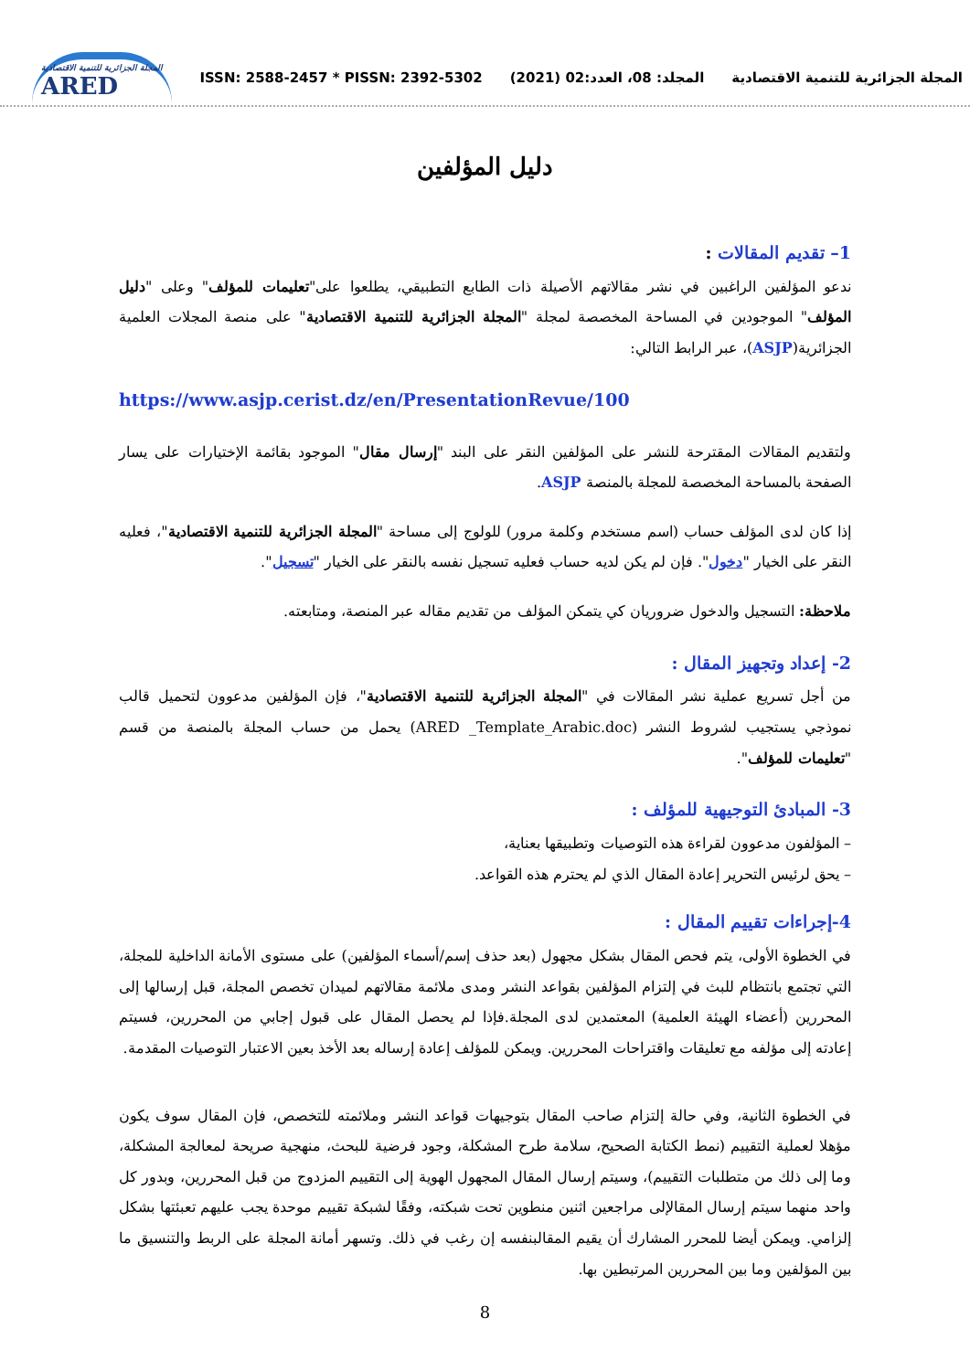المجلة الجزائرية للتنمية الاقتصادية
ARED
ISSN: 2588-2457 * PISSN: 2392-5302
المجلد: 08، العدد:02 (2021)
المجلة الجزائرية للتنمية الاقتصادية
دليل المؤلفين
1– تقديم المقالات :
ندعو المؤلفين الراغبين في نشر مقالاتهم الأصيلة ذات الطابع التطبيقي، يطلعوا على"تعليمات للمؤلف" وعلى "دليل المؤلف" الموجودين في المساحة المخصصة لمجلة "المجلة الجزائرية للتنمية الاقتصادية" على منصة المجلات العلمية الجزائرية(ASJP)، عبر الرابط التالي:
https://www.asjp.cerist.dz/en/PresentationRevue/100
ولتقديم المقالات المقترحة للنشر على المؤلفين النقر على البند "إرسال مقال" الموجود بقائمة الإختيارات على يسار الصفحة بالمساحة المخصصة للمجلة بالمنصة ASJP.
إذا كان لدى المؤلف حساب (اسم مستخدم وكلمة مرور) للولوج إلى مساحة "المجلة الجزائرية للتنمية الاقتصادية"، فعليه النقر على الخيار "دخول". فإن لم يكن لديه حساب فعليه تسجيل نفسه بالنقر على الخيار "تسجيل".
ملاحظة: التسجيل والدخول ضروريان كي يتمكن المؤلف من تقديم مقاله عبر المنصة، ومتابعته.
2- إعداد وتجهيز المقال :
من أجل تسريع عملية نشر المقالات في "المجلة الجزائرية للتنمية الاقتصادية"، فإن المؤلفين مدعوون لتحميل قالب نموذجي يستجيب لشروط النشر (ARED _Template_Arabic.doc) يحمل من حساب المجلة بالمنصة من قسم "تعليمات للمؤلف".
3- المبادئ التوجيهية للمؤلف :
– المؤلفون مدعوون لقراءة هذه التوصيات وتطبيقها بعناية،
– يحق لرئيس التحرير إعادة المقال الذي لم يحترم هذه القواعد.
4-إجراءات تقييم المقال :
في الخطوة الأولى، يتم فحص المقال بشكل مجهول (بعد حذف إسم/أسماء المؤلفين) على مستوى الأمانة الداخلية للمجلة، التي تجتمع بانتظام للبث في إلتزام المؤلفين بقواعد النشر ومدى ملائمة مقالاتهم لميدان تخصص المجلة، قبل إرسالها إلى المحررين (أعضاء الهيئة العلمية) المعتمدين لدى المجلة.فإذا لم يحصل المقال على قبول إجابي من المحررين، فسيتم إعادته إلى مؤلفه مع تعليقات واقتراحات المحررين. ويمكن للمؤلف إعادة إرساله بعد الأخذ بعين الاعتبار التوصيات المقدمة.
في الخطوة الثانية، وفي حالة إلتزام صاحب المقال بتوجيهات قواعد النشر وملائمته للتخصص، فإن المقال سوف يكون مؤهلا لعملية التقييم (نمط الكتابة الصحيح، سلامة طرح المشكلة، وجود فرضية للبحث، منهجية صريحة لمعالجة المشكلة، وما إلى ذلك من متطلبات التقييم)، وسيتم إرسال المقال المجهول الهوية إلى التقييم المزدوج من قبل المحررين، وبدور كل واحد منهما سيتم إرسال المقالإلى مراجعين اثنين منطوين تحت شبكته، وفقًا لشبكة تقييم موحدة يجب عليهم تعبئتها بشكل إلزامي. ويمكن أيضا للمحرر المشارك أن يقيم المقالبنفسه إن رغب في ذلك. وتسهر أمانة المجلة على الربط والتنسيق ما بين المؤلفين وما بين المحررين المرتبطين بها.
8